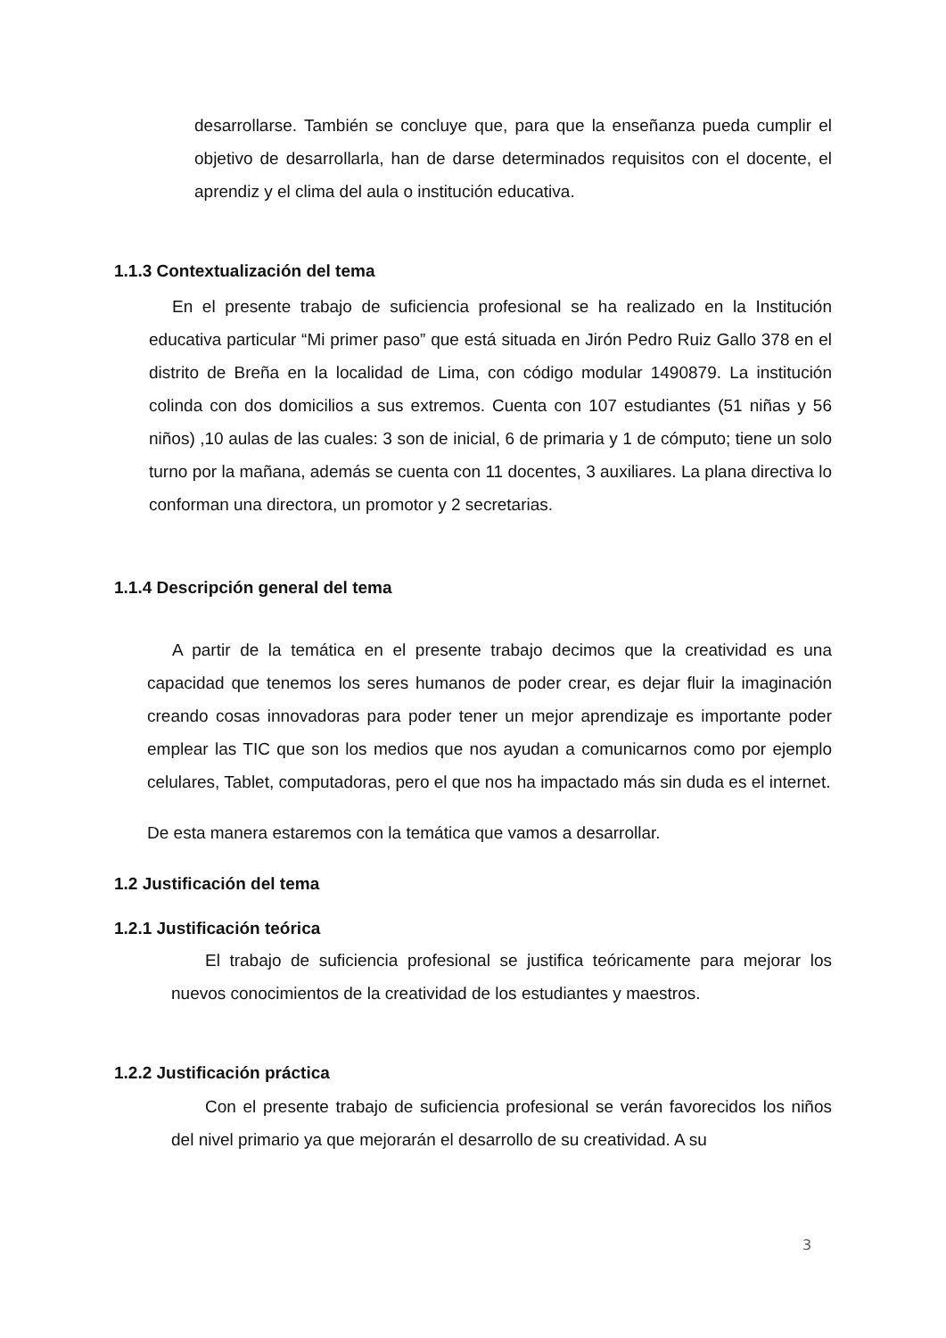desarrollarse. También se concluye que, para que la enseñanza pueda cumplir el objetivo de desarrollarla, han de darse determinados requisitos con el docente, el aprendiz y el clima del aula o institución educativa.
1.1.3 Contextualización del tema
En el presente trabajo de suficiencia profesional se ha realizado en la Institución educativa particular “Mi primer paso” que está situada en Jirón Pedro Ruiz Gallo 378 en el distrito de Breña en la localidad de Lima, con código modular 1490879. La institución colinda con dos domicilios a sus extremos. Cuenta con 107 estudiantes (51 niñas y 56 niños) ,10 aulas de las cuales: 3 son de inicial, 6 de primaria y 1 de cómputo; tiene un solo turno por la mañana, además se cuenta con 11 docentes, 3 auxiliares. La plana directiva lo conforman una directora, un promotor y 2 secretarias.
1.1.4 Descripción general del tema
A partir de la temática en el presente trabajo decimos que la creatividad es una capacidad que tenemos los seres humanos de poder crear, es dejar fluir la imaginación creando cosas innovadoras para poder tener un mejor aprendizaje es importante poder emplear las TIC que son los medios que nos ayudan a comunicarnos como por ejemplo celulares, Tablet, computadoras, pero el que nos ha impactado más sin duda es el internet.
De esta manera estaremos con la temática que vamos a desarrollar.
1.2 Justificación del tema
1.2.1 Justificación teórica
El trabajo de suficiencia profesional se justifica teóricamente para mejorar los nuevos conocimientos de la creatividad de los estudiantes y maestros.
1.2.2 Justificación práctica
Con el presente trabajo de suficiencia profesional se verán favorecidos los niños del nivel primario ya que mejorarán el desarrollo de su creatividad. A su
3